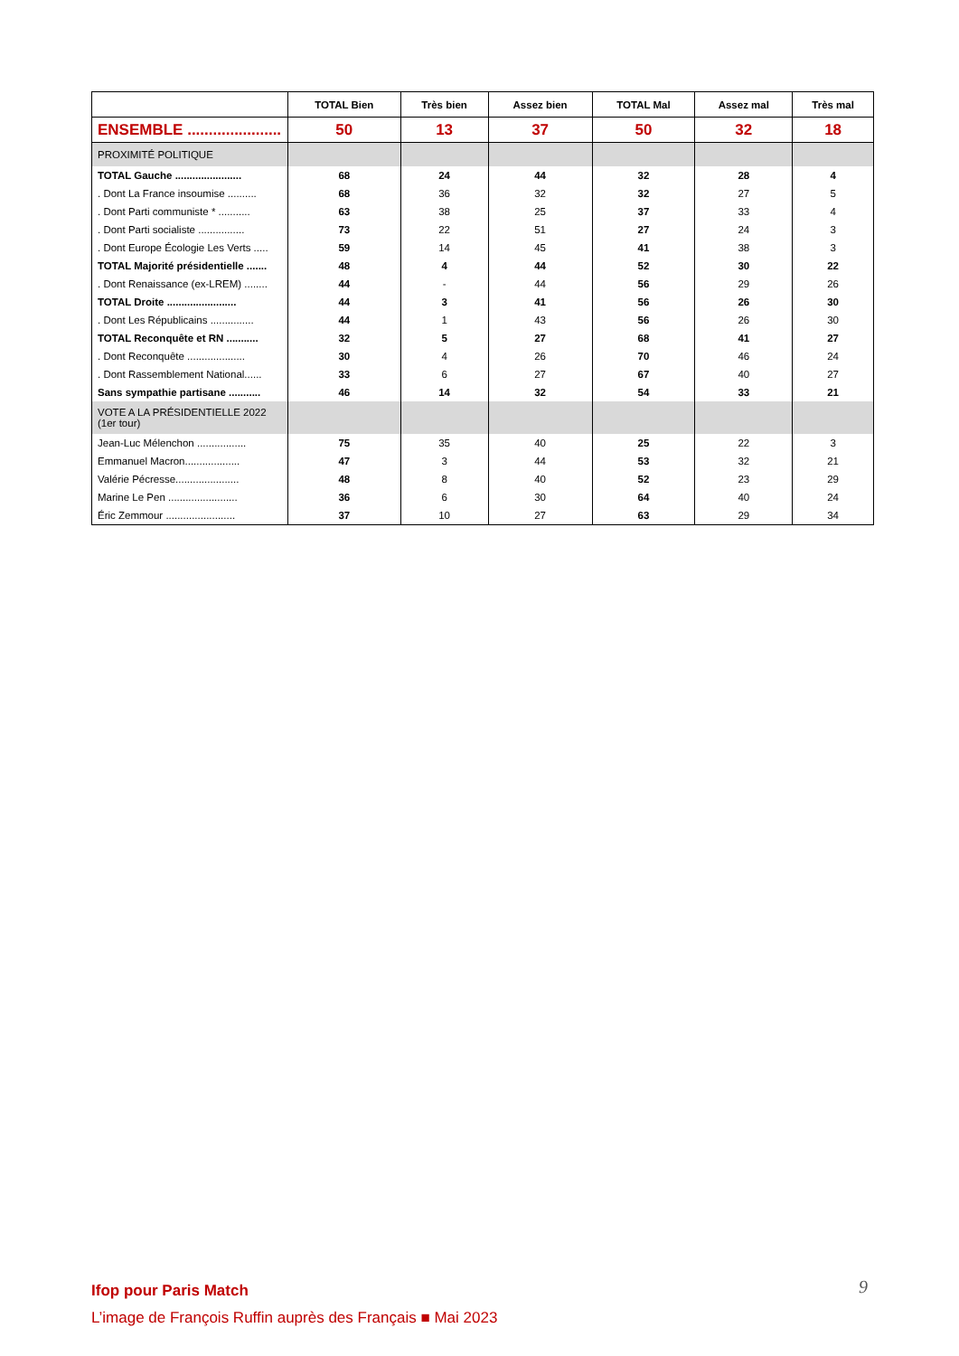| | TOTAL Bien | Très bien | Assez bien | TOTAL Mal | Assez mal | Très mal |
| --- | --- | --- | --- | --- | --- | --- |
| ENSEMBLE ...................... | 50 | 13 | 37 | 50 | 32 | 18 |
| PROXIMITÉ POLITIQUE | | | | | | |
| TOTAL Gauche ....................... | 68 | 24 | 44 | 32 | 28 | 4 |
| . Dont La France insoumise .......... | 68 | 36 | 32 | 32 | 27 | 5 |
| . Dont Parti communiste * ........... | 63 | 38 | 25 | 37 | 33 | 4 |
| . Dont Parti socialiste ................ | 73 | 22 | 51 | 27 | 24 | 3 |
| . Dont Europe Écologie Les Verts ..... | 59 | 14 | 45 | 41 | 38 | 3 |
| TOTAL Majorité présidentielle ....... | 48 | 4 | 44 | 52 | 30 | 22 |
| . Dont Renaissance (ex-LREM) ........ | 44 | - | 44 | 56 | 29 | 26 |
| TOTAL Droite ........................ | 44 | 3 | 41 | 56 | 26 | 30 |
| . Dont Les Républicains ............... | 44 | 1 | 43 | 56 | 26 | 30 |
| TOTAL Reconquête et RN ........... | 32 | 5 | 27 | 68 | 41 | 27 |
| . Dont Reconquête .................... | 30 | 4 | 26 | 70 | 46 | 24 |
| . Dont Rassemblement National...... | 33 | 6 | 27 | 67 | 40 | 27 |
| Sans sympathie partisane ........... | 46 | 14 | 32 | 54 | 33 | 21 |
| VOTE A LA PRÉSIDENTIELLE 2022 (1er tour) | | | | | | |
| Jean-Luc Mélenchon ................. | 75 | 35 | 40 | 25 | 22 | 3 |
| Emmanuel Macron................... | 47 | 3 | 44 | 53 | 32 | 21 |
| Valérie Pécresse...................... | 48 | 8 | 40 | 52 | 23 | 29 |
| Marine Le Pen ........................ | 36 | 6 | 30 | 64 | 40 | 24 |
| Éric Zemmour ........................ | 37 | 10 | 27 | 63 | 29 | 34 |
Ifop pour Paris Match
L’image de François Ruffin auprès des Français ■ Mai 2023
9